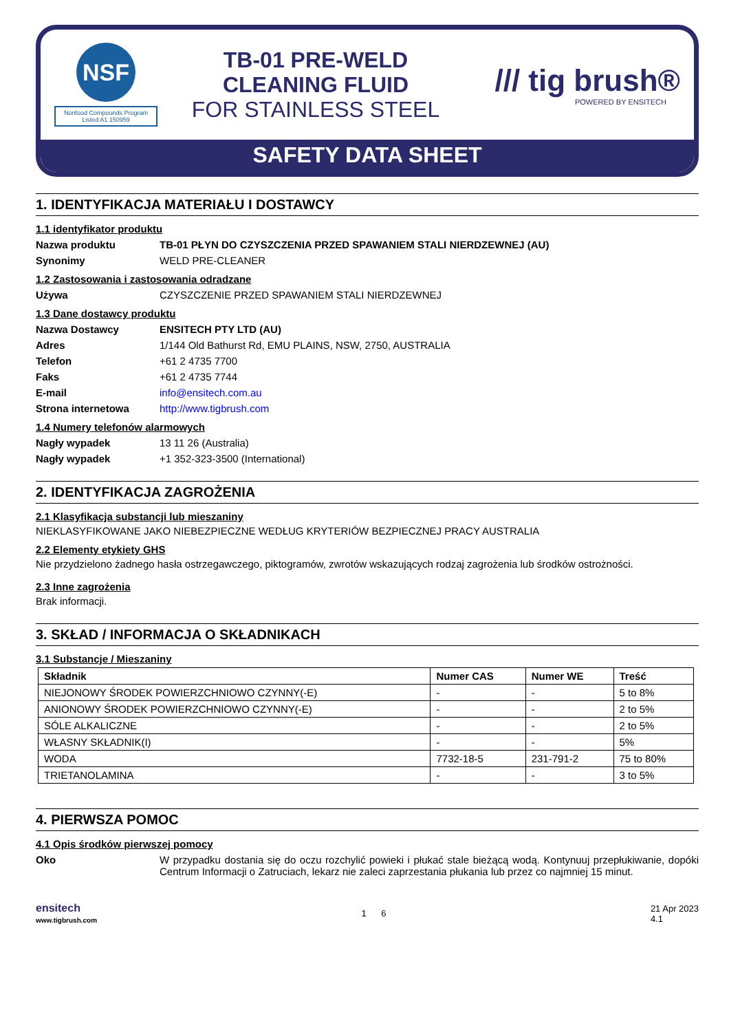NSF
Nonfood Compounds Program Listed A1 150959
TB-01 PRE-WELD
CLEANING FLUID
FOR STAINLESS STEEL
/// tig brush®
POWERED BY ENSITECH
SAFETY DATA SHEET
1. IDENTYFIKACJA MATERIAŁU I DOSTAWCY
1.1 identyfikator produktu
Nazwa produktu TB-01 PŁYN DO CZYSZCZENIA PRZED SPAWANIEM STALI NIERDZEWNEJ (AU)
Synonimy WELD PRE-CLEANER
1.2 Zastosowania i zastosowania odradzane
Używa CZYSZCZENIE PRZED SPAWANIEM STALI NIERDZEWNEJ
1.3 Dane dostawcy produktu
Nazwa Dostawcy ENSITECH PTY LTD (AU)
Adres 1/144 Old Bathurst Rd, EMU PLAINS, NSW, 2750, AUSTRALIA
Telefon +61 2 4735 7700
Faks +61 2 4735 7744
E-mail info@ensitech.com.au
Strona internetowa http://www.tigbrush.com
1.4 Numery telefonów alarmowych
Nagły wypadek 13 11 26 (Australia)
Nagły wypadek +1 352-323-3500 (International)
2. IDENTYFIKACJA ZAGROŻENIA
2.1 Klasyfikacja substancji lub mieszaniny
NIEKLASYFIKOWANE JAKO NIEBEZPIECZNE WEDŁUG KRYTERIÓW BEZPIECZNEJ PRACY AUSTRALIA
2.2 Elementy etykiety GHS
Nie przydzielono żadnego hasła ostrzegawczego, piktogramów, zwrotów wskazujących rodzaj zagrożenia lub środków ostrożności.
2.3 Inne zagrożenia
Brak informacji.
3. SKŁAD / INFORMACJA O SKŁADNIKACH
3.1 Substancje / Mieszaniny
| Składnik | Numer CAS | Numer WE | Treść |
| --- | --- | --- | --- |
| NIEJONOWY ŚRODEK POWIERZCHNIOWO CZYNNY(-E) | - | - | 5 to 8% |
| ANIONOWY ŚRODEK POWIERZCHNIOWO CZYNNY(-E) | - | - | 2 to 5% |
| SÓLE ALKALICZNE | - | - | 2 to 5% |
| WŁASNY SKŁADNIK(I) | - | - | 5% |
| WODA | 7732-18-5 | 231-791-2 | 75 to 80% |
| TRIETANOLAMINA | - | - | 3 to 5% |
4. PIERWSZA POMOC
4.1 Opis środków pierwszej pomocy
Oko W przypadku dostania się do oczu rozchylić powieki i płukać stale bieżącą wodą. Kontynuuj przepłukiwanie, dopóki Centrum Informacji o Zatruciach, lekarz nie zaleci zaprzestania płukania lub przez co najmniej 15 minut.
ensitech
www.tigbrush.com
1 6
21 Apr 2023
4.1